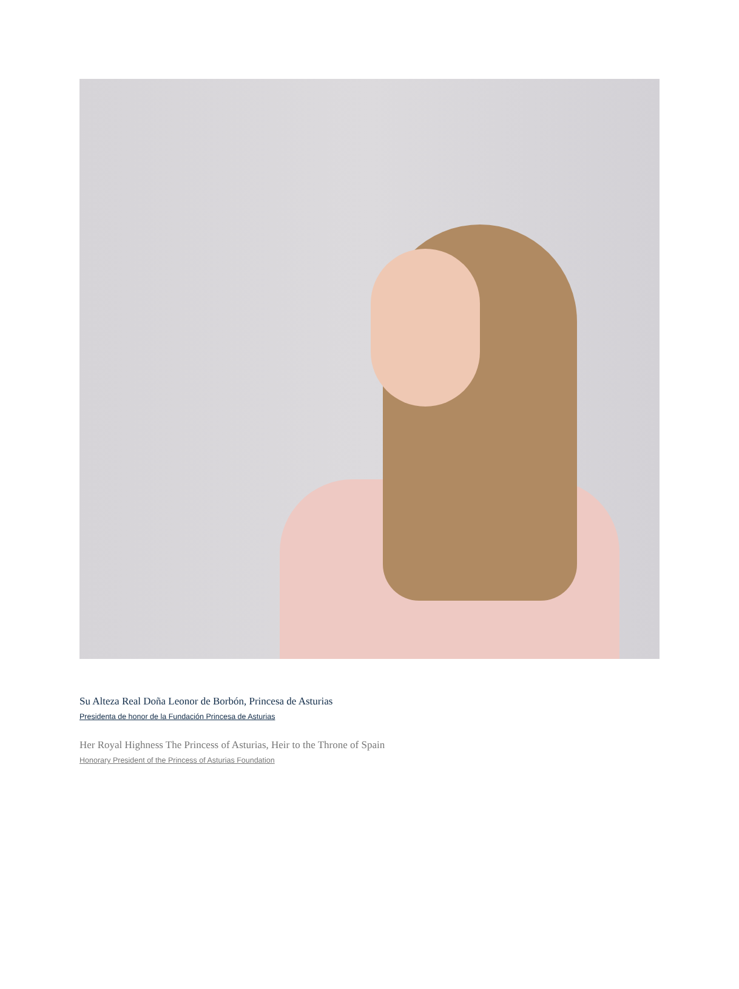Su Alteza Real Doña Leonor de Borbón, Princesa de Asturias
Presidenta de honor de la Fundación Princesa de Asturias
Her Royal Highness The Princess of Asturias, Heir to the Throne of Spain
Honorary President of the Princess of Asturias Foundation